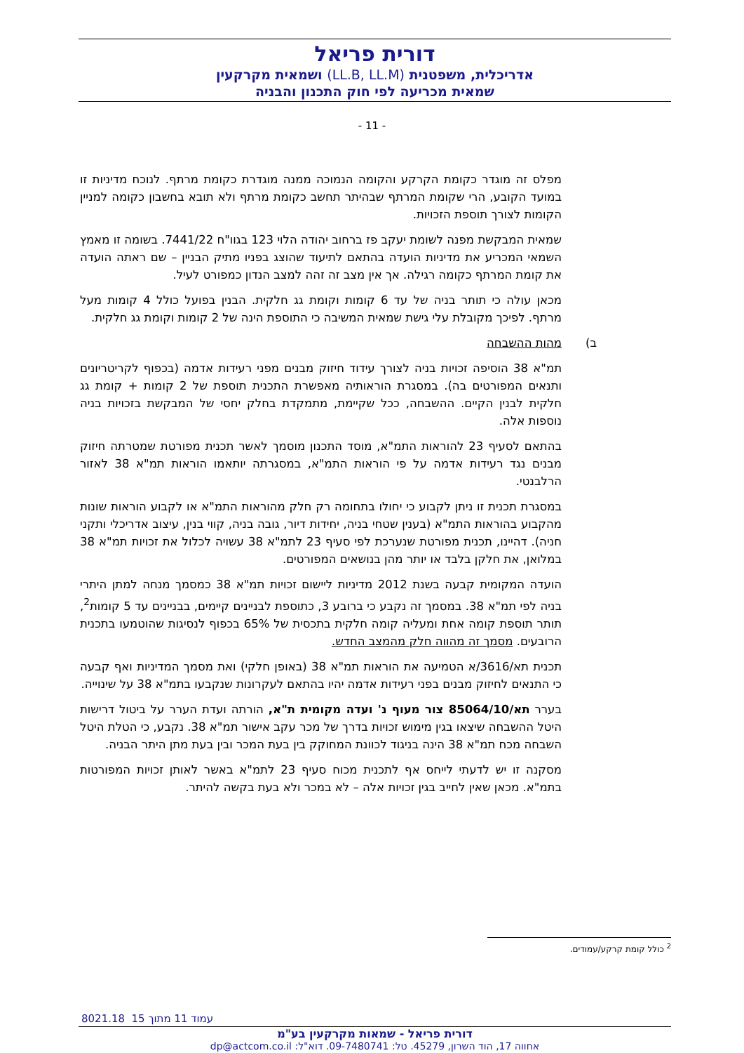דורית פריאל
אדריכלית, משפטנית (LL.B, LL.M) ושמאית מקרקעין
שמאית מכריעה לפי חוק התכנון והבניה
- 11 -
מפלס זה מוגדר כקומת הקרקע והקומה הנמוכה ממנה מוגדרת כקומת מרתף. לנוכח מדיניות זו במועד הקובע, הרי שקומת המרתף שבהיתר תחשב כקומת מרתף ולא תובא בחשבון כקומה למניין הקומות לצורך תוספת הזכויות.
שמאית המבקשת מפנה לשומת יעקב פז ברחוב יהודה הלוי 123 בגוו"ח 7441/22. בשומה זו מאמץ השמאי המכריע את מדיניות הועדה בהתאם לתיעוד שהוצג בפניו מתיק הבניין – שם ראתה הועדה את קומת המרתף כקומה רגילה. אך אין מצב זה זהה למצב הנדון כמפורט לעיל.
מכאן עולה כי תותר בניה של עד 6 קומות וקומת גג חלקית. הבנין בפועל כולל 4 קומות מעל מרתף. לפיכך מקובלת עלי גישת שמאית המשיבה כי התוספת הינה של 2 קומות וקומת גג חלקית.
ב) מהות ההשבחה
תמ"א 38 הוסיפה זכויות בניה לצורך עידוד חיזוק מבנים מפני רעידות אדמה (בכפוף לקריטריונים ותנאים המפורטים בה). במסגרת הוראותיה מאפשרת התכנית תוספת של 2 קומות + קומת גג חלקית לבנין הקיים. ההשבחה, ככל שקיימת, מתמקדת בחלק יחסי של המבקשת בזכויות בניה נוספות אלה.
בהתאם לסעיף 23 להוראות התמ"א, מוסד התכנון מוסמך לאשר תכנית מפורטת שמטרתה חיזוק מבנים נגד רעידות אדמה על פי הוראות התמ"א, במסגרתה יותאמו הוראות תמ"א 38 לאזור הרלבנטי.
במסגרת תכנית זו ניתן לקבוע כי יחולו בתחומה רק חלק מהוראות התמ"א או לקבוע הוראות שונות מהקבוע בהוראות התמ"א (בענין שטחי בניה, יחידות דיור, גובה בניה, קווי בנין, עיצוב אדריכלי ותקני חניה). דהיינו, תכנית מפורטת שנערכת לפי סעיף 23 לתמ"א 38 עשויה לכלול את זכויות תמ"א 38 במלואן, את חלקן בלבד או יותר מהן בנושאים המפורטים.
הועדה המקומית קבעה בשנת 2012 מדיניות ליישום זכויות תמ"א 38 כמסמך מנחה למתן היתרי בניה לפי תמ"א 38. במסמך זה נקבע כי ברובע 3, כתוספת לבניינים קיימים, בבניינים עד 5 קומות<sup>2</sup>, תותר תוספת קומה אחת ומעליה קומה חלקית בתכסית של 65% בכפוף לנסיגות שהוטמעו בתכנית הרובעים. מסמך זה מהווה חלק מהמצב החדש.
תכנית תא/3616/א הטמיעה את הוראות תמ"א 38 (באופן חלקי) ואת מסמך המדיניות ואף קבעה כי התנאים לחיזוק מבנים בפני רעידות אדמה יהיו בהתאם לעקרונות שנקבעו בתמ"א 38 על שינוייה.
בערר תא/85064/10 צור מעוף נ' ועדה מקומית ת"א, הורתה ועדת הערר על ביטול דרישות היטל ההשבחה שיצאו בגין מימוש זכויות בדרך של מכר עקב אישור תמ"א 38. נקבע, כי הטלת היטל השבחה מכח תמ"א 38 הינה בניגוד לכוונת המחוקק בין בעת המכר ובין בעת מתן היתר הבניה.
מסקנה זו יש לדעתי לייחס אף לתכנית מכוח סעיף 23 לתמ"א באשר לאותן זכויות המפורטות בתמ"א. מכאן שאין לחייב בגין זכויות אלה – לא במכר ולא בעת בקשה להיתר.
<sup>2</sup> כולל קומת קרקע/עמודים.
8021.18 עמוד 11 מתוך 15
דורית פריאל - שמאות מקרקעין בע"מ
אחווה 17, הוד השרון, 45279. טל: 09-7480741. דוא"ל: dp@actcom.co.il